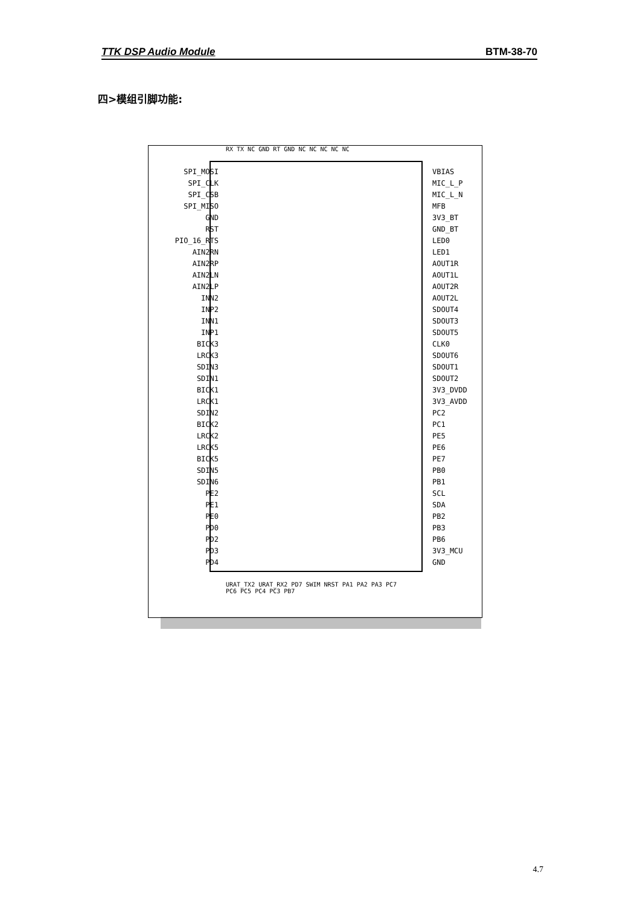TTK DSP Audio Module BTM-38-70
四>模组引脚功能:
RX TX NC GND RT GND NC NC NC NC NC
SPI_MOSI
SPI_CLK
SPI_CSB
SPI_MISO
GND
RST
PIO_16_RTS
AIN2RN
AIN2RP
AIN2LN
AIN2LP
INN2
INP2
INN1
INP1
BICK3
LRCK3
SDIN3
SDIN1
BICK1
LRCK1
SDIN2
BICK2
LRCK2
LRCK5
BICK5
SDIN5
SDIN6
PE2
PE1
PE0
PD0
PD2
PD3
PD4
VBIAS
MIC_L_P
MIC_L_N
MFB
3V3_BT
GND_BT
LED0
LED1
AOUT1R
AOUT1L
AOUT2R
AOUT2L
SDOUT4
SDOUT3
SDOUT5
CLK0
SDOUT6
SDOUT1
SDOUT2
3V3_DVDD
3V3_AVDD
PC2
PC1
PE5
PE6
PE7
PB0
PB1
SCL
SDA
PB2
PB3
PB6
3V3_MCU
GND
URAT_TX2 URAT_RX2 PD7 SWIM NRST PA1 PA2 PA3 PC7 PC6 PC5 PC4 PC3 PB7
4.7